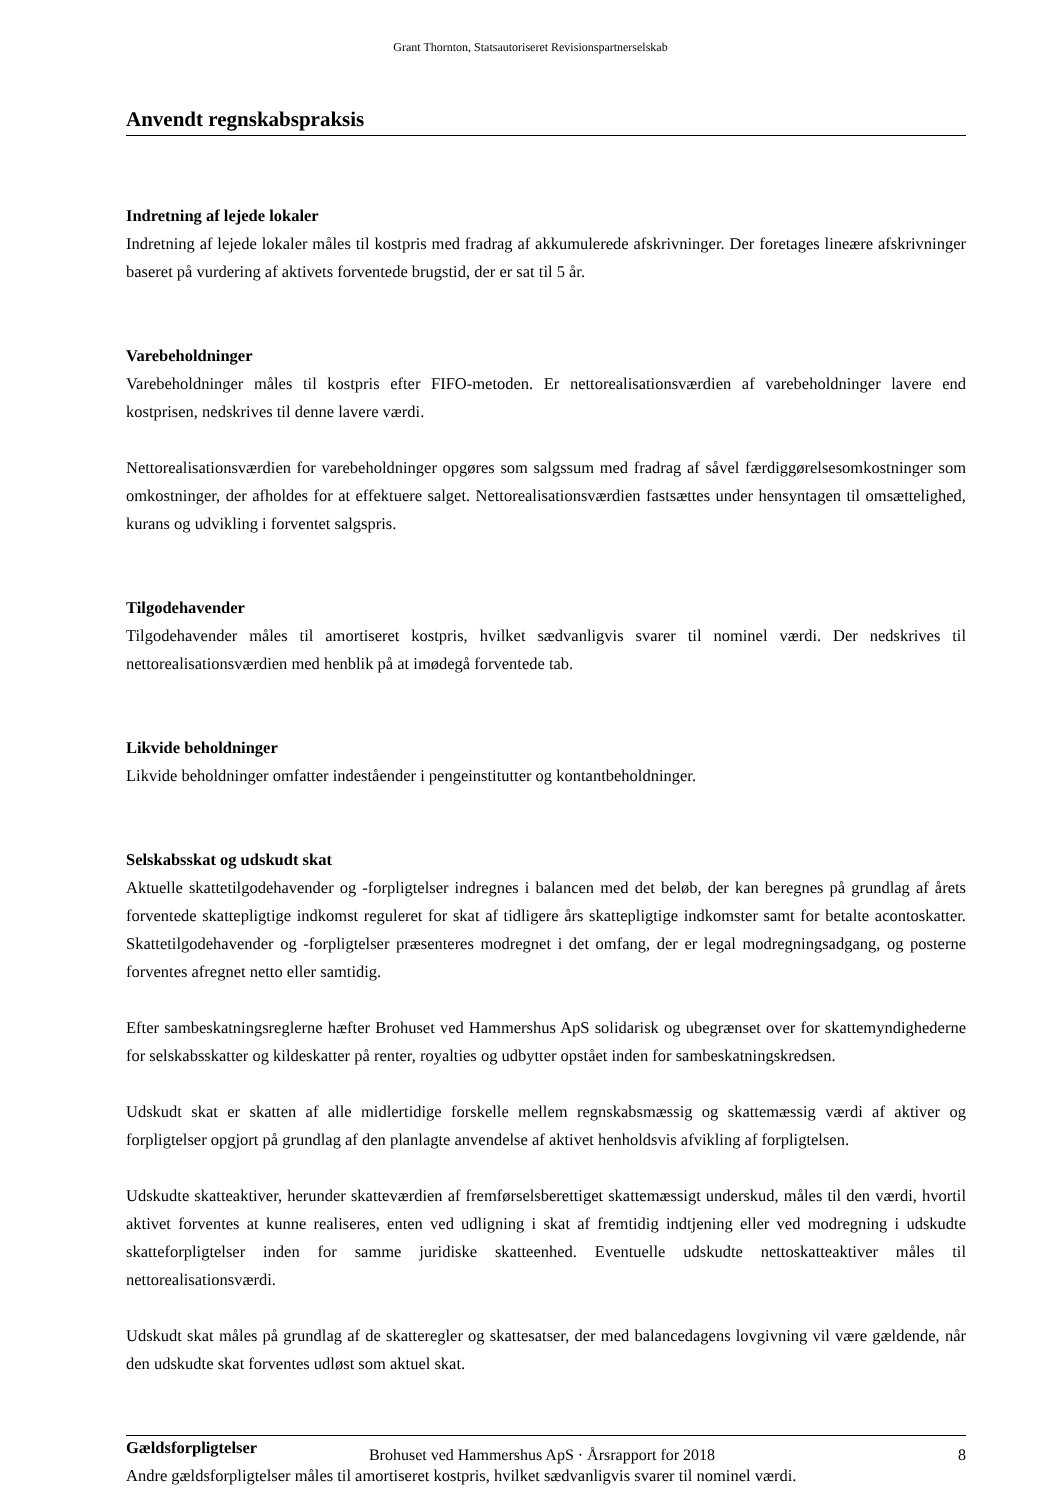Grant Thornton, Statsautoriseret Revisionspartnerselskab
Anvendt regnskabspraksis
Indretning af lejede lokaler
Indretning af lejede lokaler måles til kostpris med fradrag af akkumulerede afskrivninger. Der foretages lineære afskrivninger baseret på vurdering af aktivets forventede brugstid, der er sat til 5 år.
Varebeholdninger
Varebeholdninger måles til kostpris efter FIFO-metoden. Er nettorealisationsværdien af varebeholdninger lavere end kostprisen, nedskrives til denne lavere værdi.
Nettorealisationsværdien for varebeholdninger opgøres som salgssum med fradrag af såvel færdiggørelsesomkostninger som omkostninger, der afholdes for at effektuere salget. Nettorealisationsværdien fastsættes under hensyntagen til omsættelighed, kurans og udvikling i forventet salgspris.
Tilgodehavender
Tilgodehavender måles til amortiseret kostpris, hvilket sædvanligvis svarer til nominel værdi. Der nedskrives til nettorealisationsværdien med henblik på at imødegå forventede tab.
Likvide beholdninger
Likvide beholdninger omfatter indeståender i pengeinstitutter og kontantbeholdninger.
Selskabsskat og udskudt skat
Aktuelle skattetilgodehavender og -forpligtelser indregnes i balancen med det beløb, der kan beregnes på grundlag af årets forventede skattepligtige indkomst reguleret for skat af tidligere års skattepligtige indkomster samt for betalte acontoskatter. Skattetilgodehavender og -forpligtelser præsenteres modregnet i det omfang, der er legal modregningsadgang, og posterne forventes afregnet netto eller samtidig.
Efter sambeskatningsreglerne hæfter Brohuset ved Hammershus ApS solidarisk og ubegrænset over for skattemyndighederne for selskabsskatter og kildeskatter på renter, royalties og udbytter opstået inden for sambeskatningskredsen.
Udskudt skat er skatten af alle midlertidige forskelle mellem regnskabsmæssig og skattemæssig værdi af aktiver og forpligtelser opgjort på grundlag af den planlagte anvendelse af aktivet henholdsvis afvikling af forpligtelsen.
Udskudte skatteaktiver, herunder skatteværdien af fremførselsberettiget skattemæssigt underskud, måles til den værdi, hvortil aktivet forventes at kunne realiseres, enten ved udligning i skat af fremtidig indtjening eller ved modregning i udskudte skatteforpligtelser inden for samme juridiske skatteenhed. Eventuelle udskudte nettoskatteaktiver måles til nettorealisationsværdi.
Udskudt skat måles på grundlag af de skatteregler og skattesatser, der med balancedagens lovgivning vil være gældende, når den udskudte skat forventes udløst som aktuel skat.
Gældsforpligtelser
Andre gældsforpligtelser måles til amortiseret kostpris, hvilket sædvanligvis svarer til nominel værdi.
Brohuset ved Hammershus ApS · Årsrapport for 2018 8